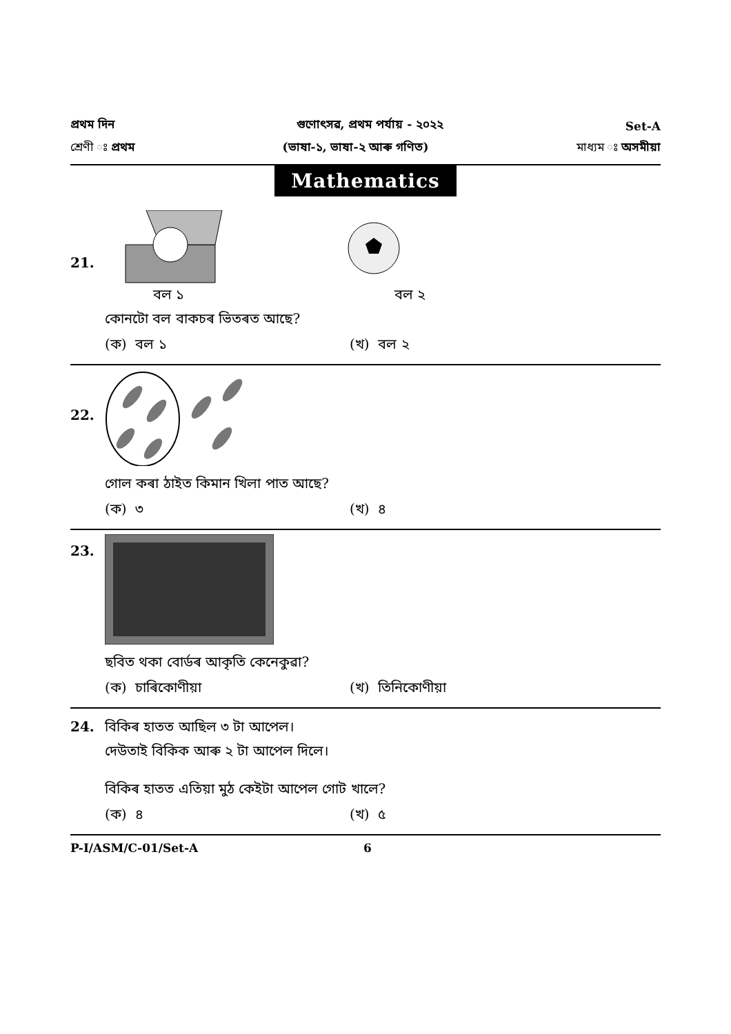প্ৰথম দিন
গুণোৎসৱ, প্ৰথম পৰ্যায় - ২০২২
Set-A
শ্ৰেণী ঃ প্ৰথম (ভাষা-১, ভাষা-২ আৰু গণিত) মাধ্যম ঃ অসমীয়া
Mathematics
21.
বল ১ বল ২
কোনটো বল বাকচৰ ভিতৰত আছে?
(ক) বল ১ (খ) বল ২
22.
গোল কৰা ঠাইত কিমান খিলা পাত আছে?
(ক) ৩ (খ) ৪
23.
ছবিত থকা বোৰ্ডৰ আকৃতি কেনেকুৱা?
(ক) চাৰিকোণীয়া (খ) তিনিকোণীয়া
24.
বিকিৰ হাতত আছিল ৩ টা আপেল।
দেউতাই বিকিক আৰু ২ টা আপেল দিলে।
বিকিৰ হাতত এতিয়া মুঠ কেইটা আপেল গোট খালে?
(ক) ৪ (খ) ৫
P-I/ASM/C-01/Set-A 6